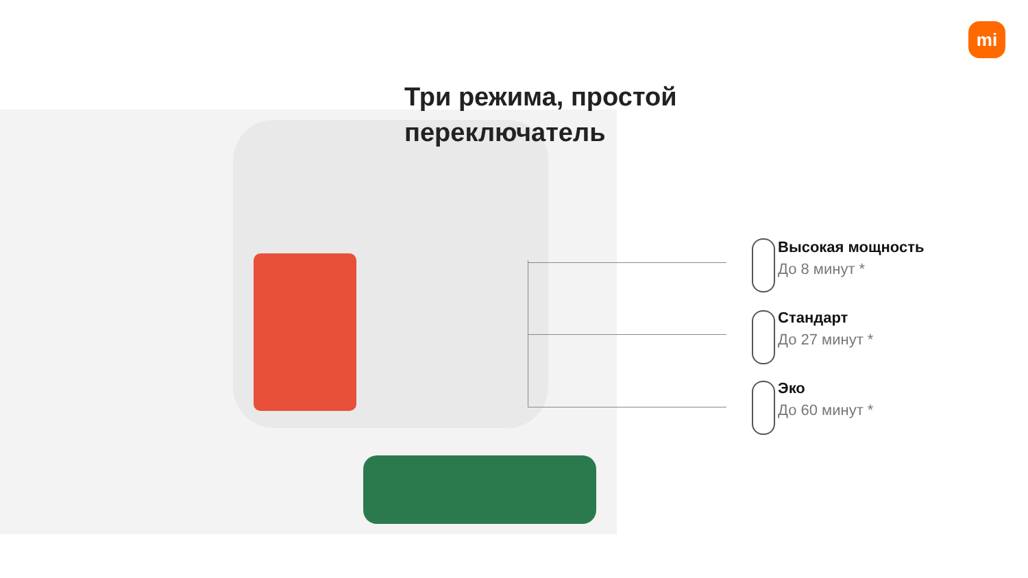mi
Три режима, простой
переключатель
Высокая мощность
До 8 минут *
Стандарт
До 27 минут *
Эко
До 60 минут *